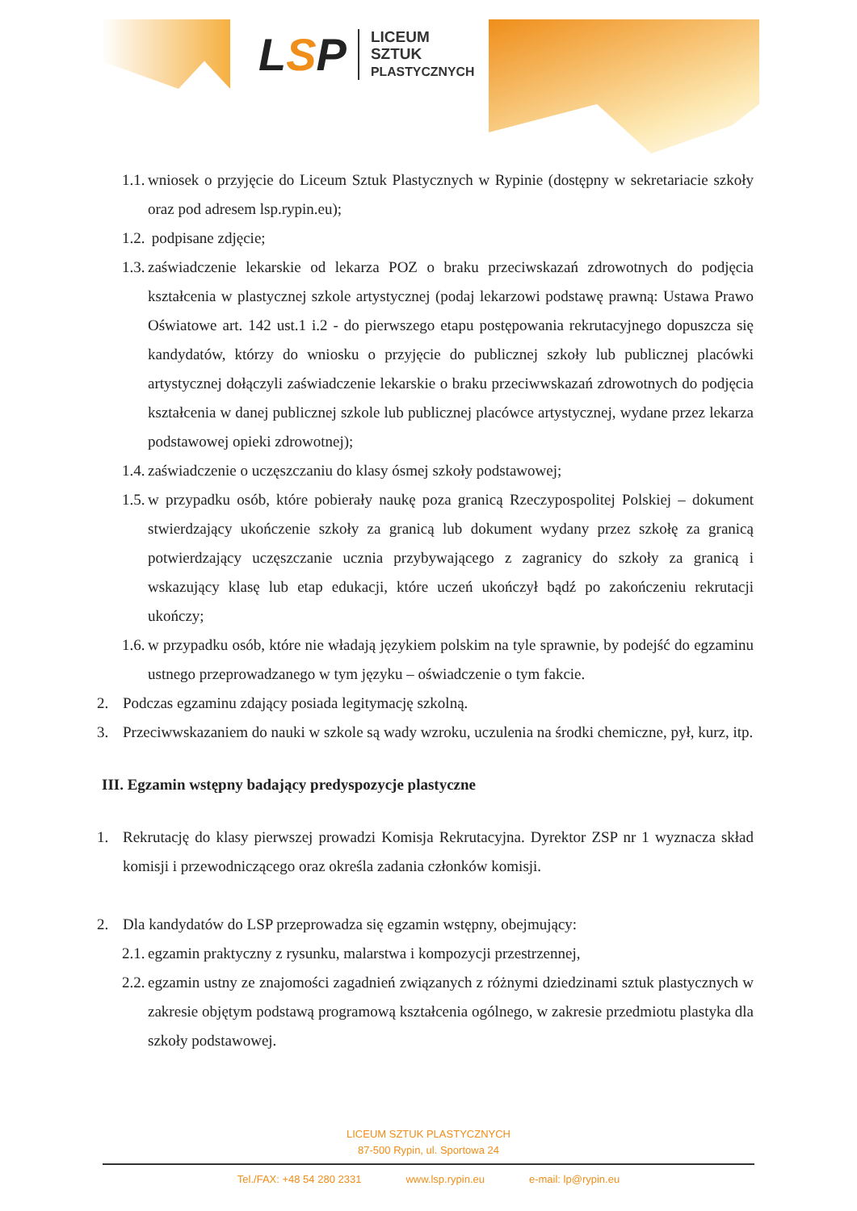LSP
LICEUM
SZTUK
PLASTYCZNYCH
1.1. wniosek o przyjęcie do Liceum Sztuk Plastycznych w Rypinie (dostępny w sekretariacie szkoły oraz pod adresem lsp.rypin.eu);
1.2. podpisane zdjęcie;
1.3. zaświadczenie lekarskie od lekarza POZ o braku przeciwskazań zdrowotnych do podjęcia kształcenia w plastycznej szkole artystycznej (podaj lekarzowi podstawę prawną: Ustawa Prawo Oświatowe art. 142 ust.1 i.2 - do pierwszego etapu postępowania rekrutacyjnego dopuszcza się kandydatów, którzy do wniosku o przyjęcie do publicznej szkoły lub publicznej placówki artystycznej dołączyli zaświadczenie lekarskie o braku przeciwwskazań zdrowotnych do podjęcia kształcenia w danej publicznej szkole lub publicznej placówce artystycznej, wydane przez lekarza podstawowej opieki zdrowotnej);
1.4. zaświadczenie o uczęszczaniu do klasy ósmej szkoły podstawowej;
1.5. w przypadku osób, które pobierały naukę poza granicą Rzeczypospolitej Polskiej – dokument stwierdzający ukończenie szkoły za granicą lub dokument wydany przez szkołę za granicą potwierdzający uczęszczanie ucznia przybywającego z zagranicy do szkoły za granicą i wskazujący klasę lub etap edukacji, które uczeń ukończył bądź po zakończeniu rekrutacji ukończy;
1.6. w przypadku osób, które nie władają językiem polskim na tyle sprawnie, by podejść do egzaminu ustnego przeprowadzanego w tym języku – oświadczenie o tym fakcie.
2. Podczas egzaminu zdający posiada legitymację szkolną.
3. Przeciwwskazaniem do nauki w szkole są wady wzroku, uczulenia na środki chemiczne, pył, kurz, itp.
III. Egzamin wstępny badający predyspozycje plastyczne
1. Rekrutację do klasy pierwszej prowadzi Komisja Rekrutacyjna. Dyrektor ZSP nr 1 wyznacza skład komisji i przewodniczącego oraz określa zadania członków komisji.
2. Dla kandydatów do LSP przeprowadza się egzamin wstępny, obejmujący:
2.1. egzamin praktyczny z rysunku, malarstwa i kompozycji przestrzennej,
2.2. egzamin ustny ze znajomości zagadnień związanych z różnymi dziedzinami sztuk plastycznych w zakresie objętym podstawą programową kształcenia ogólnego, w zakresie przedmiotu plastyka dla szkoły podstawowej.
LICEUM SZTUK PLASTYCZNYCH
87-500 Rypin, ul. Sportowa 24
Tel./FAX: +48 54 280 2331 www.lsp.rypin.eu e-mail: lp@rypin.eu